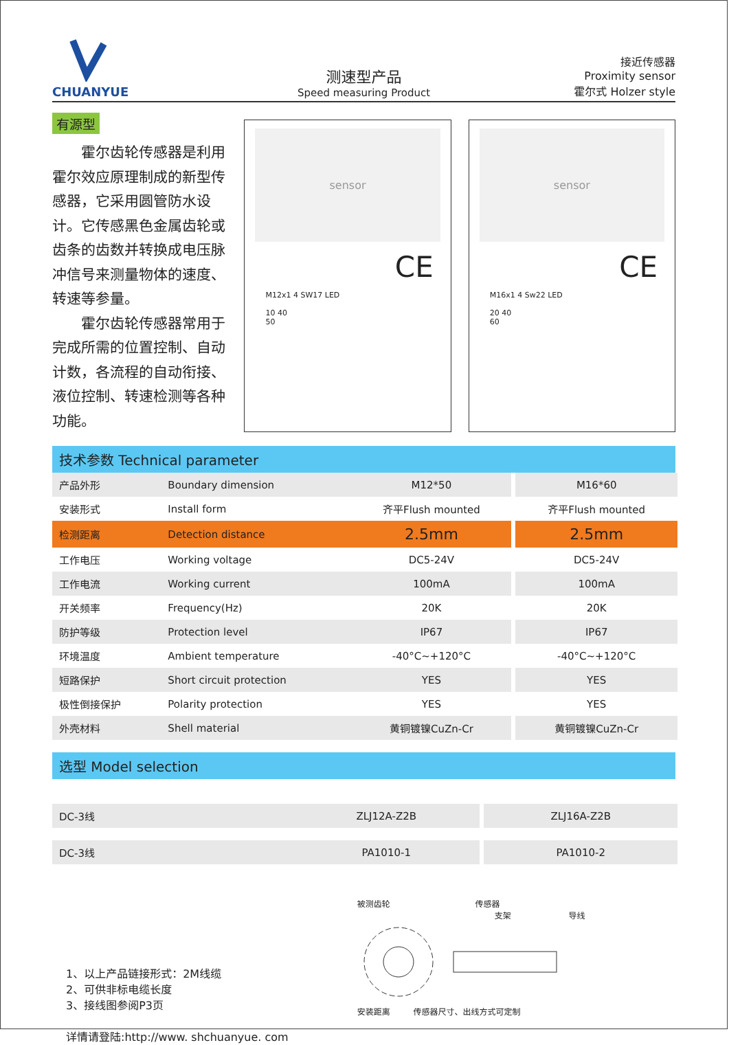CHUANYUE
测速型产品
Speed measuring Product
接近传感器
Proximity sensor
霍尔式 Holzer style
有源型
霍尔齿轮传感器是利用霍尔效应原理制成的新型传感器，它采用圆管防水设计。它传感黑色金属齿轮或齿条的齿数并转换成电压脉冲信号来测量物体的速度、转速等参量。
霍尔齿轮传感器常用于完成所需的位置控制、自动计数，各流程的自动衔接、液位控制、转速检测等各种功能。
sensor
CE
M12x1 4 SW17 LED
10 40
50
sensor
CE
M16x1 4 Sw22 LED
20 40
60
技术参数 Technical parameter
| 产品外形 | Boundary dimension | M12*50 | M16*60 |
| 安装形式 | Install form | 齐平Flush mounted | 齐平Flush mounted |
| 检测距离 | Detection distance | 2.5mm | 2.5mm |
| 工作电压 | Working voltage | DC5-24V | DC5-24V |
| 工作电流 | Working current | 100mA | 100mA |
| 开关频率 | Frequency(Hz) | 20K | 20K |
| 防护等级 | Protection level | IP67 | IP67 |
| 环境温度 | Ambient temperature | -40°C~+120°C | -40°C~+120°C |
| 短路保护 | Short circuit protection | YES | YES |
| 极性倒接保护 | Polarity protection | YES | YES |
| 外壳材料 | Shell material | 黄铜镀镍CuZn-Cr | 黄铜镀镍CuZn-Cr |
选型 Model selection
| DC-3线 | ZLJ12A-Z2B | ZLJ16A-Z2B |
| DC-3线 | PA1010-1 | PA1010-2 |
1、以上产品链接形式：2M线缆
2、可供非标电缆长度
3、接线图参阅P3页
详情请登陆:http://www. shchuanyue. com
被测齿轮 传感器
支架 导线
安装距离 传感器尺寸、出线方式可定制